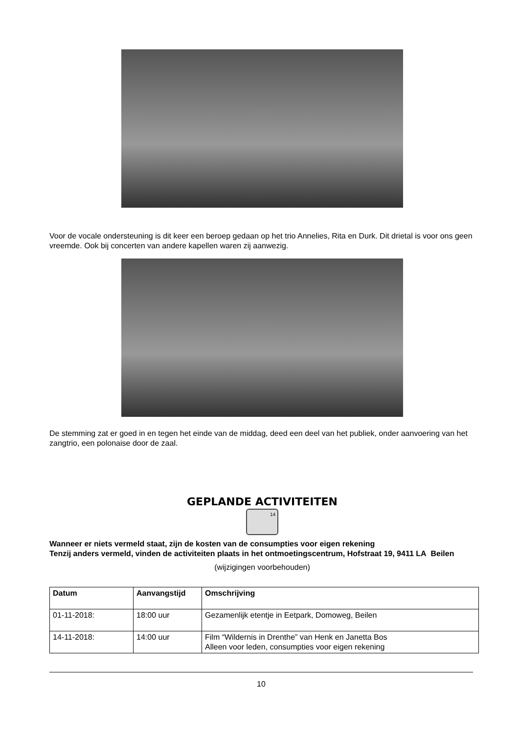Voor de vocale ondersteuning is dit keer een beroep gedaan op het trio Annelies, Rita en Durk. Dit drietal is voor ons geen vreemde. Ook bij concerten van andere kapellen waren zij aanwezig.
De stemming zat er goed in en tegen het einde van de middag, deed een deel van het publiek, onder aanvoering van het zangtrio, een polonaise door de zaal.
GEPLANDE ACTIVITEITEN
14
Wanneer er niets vermeld staat, zijn de kosten van de consumpties voor eigen rekening
Tenzij anders vermeld, vinden de activiteiten plaats in het ontmoetingscentrum, Hofstraat 19, 9411 LA Beilen
(wijzigingen voorbehouden)
| Datum | Aanvangstijd | Omschrijving |
| --- | --- | --- |
| 01-11-2018: | 18:00 uur | Gezamenlijk etentje in Eetpark, Domoweg, Beilen |
| 14-11-2018: | 14:00 uur | Film “Wildernis in Drenthe” van Henk en Janetta Bos Alleen voor leden, consumpties voor eigen rekening |
10